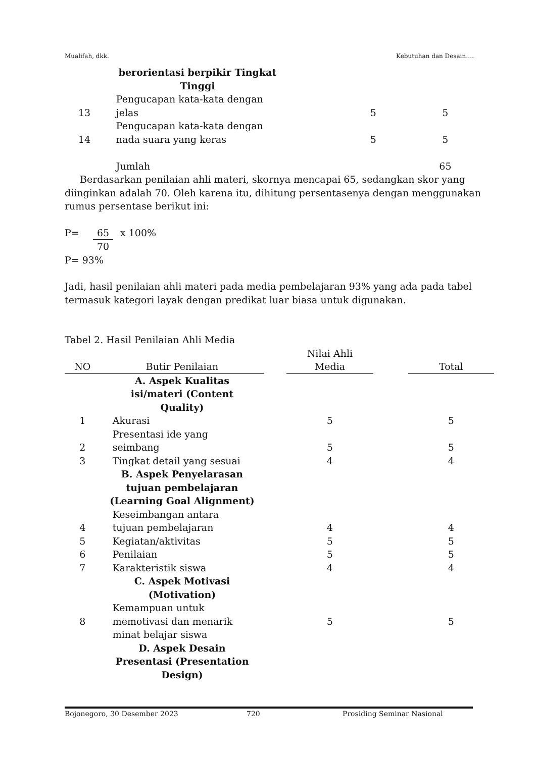Mualifah, dkk. Kebutuhan dan Desain….
| | berorientasi berpikir Tingkat Tinggi | | |
| 13 | Pengucapan kata-kata dengan jelas | 5 | 5 |
| 14 | Pengucapan kata-kata dengan nada suara yang keras | 5 | 5 |
| | Jumlah | | 65 |
Berdasarkan penilaian ahli materi, skornya mencapai 65, sedangkan skor yang diinginkan adalah 70. Oleh karena itu, dihitung persentasenya dengan menggunakan rumus persentase berikut ini:
P= 65 70 x 100%
P= 93%
Jadi, hasil penilaian ahli materi pada media pembelajaran 93% yang ada pada tabel termasuk kategori layak dengan predikat luar biasa untuk digunakan.
Tabel 2. Hasil Penilaian Ahli Media
| NO | Butir Penilaian | | Nilai Ahli Media | | Total |
| --- | --- | --- | --- | --- | --- |
| | A. Aspek Kualitas isi/materi (Content Quality) | | | | |
| 1 | Akurasi | | 5 | | 5 |
| 2 | Presentasi ide yang seimbang | | 5 | | 5 |
| 3 | Tingkat detail yang sesuai | | 4 | | 4 |
| | B. Aspek Penyelarasan tujuan pembelajaran (Learning Goal Alignment) | | | | |
| 4 | Keseimbangan antara tujuan pembelajaran | | 4 | | 4 |
| 5 | Kegiatan/aktivitas | | 5 | | 5 |
| 6 | Penilaian | | 5 | | 5 |
| 7 | Karakteristik siswa | | 4 | | 4 |
| | C. Aspek Motivasi (Motivation) | | | | |
| 8 | Kemampuan untuk memotivasi dan menarik minat belajar siswa | | 5 | | 5 |
| | D. Aspek Desain Presentasi (Presentation Design) | | | | |
Bojonegoro, 30 Desember 2023 720 Prosiding Seminar Nasional